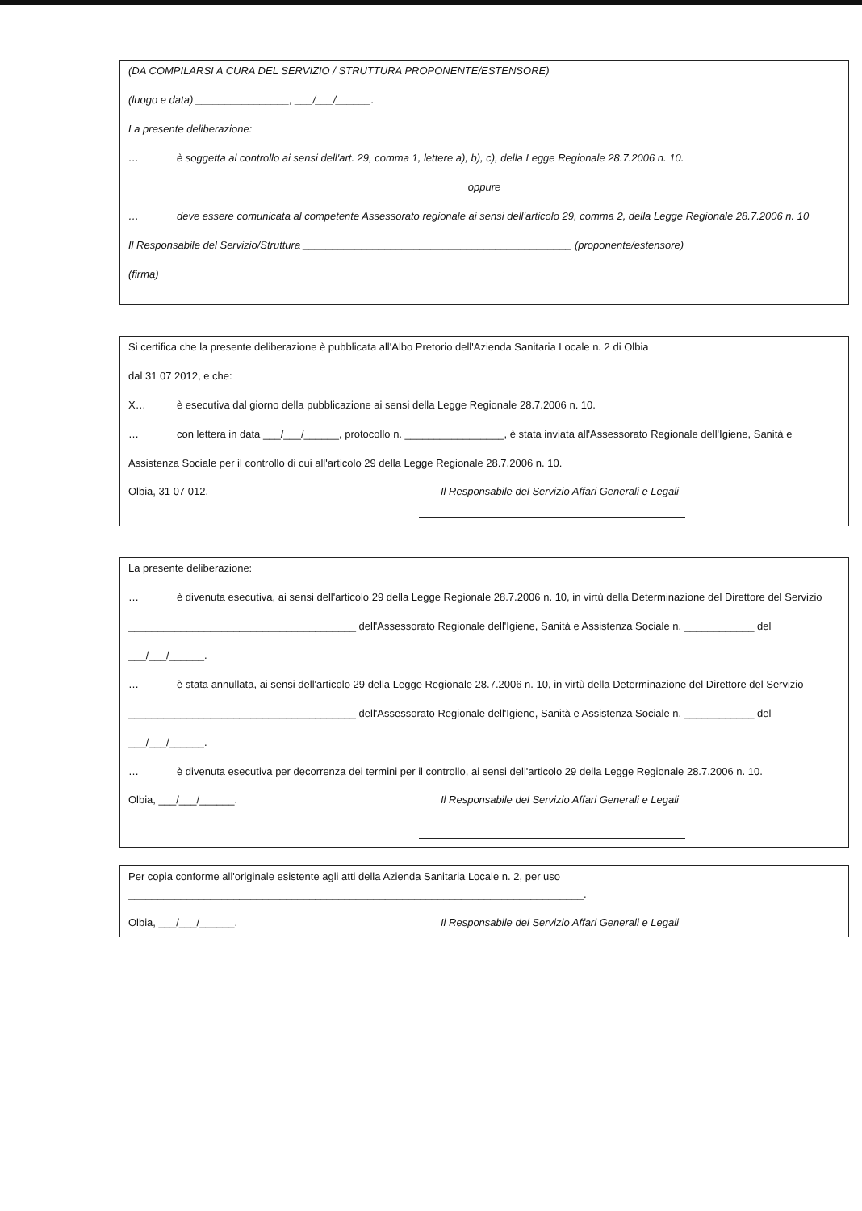(DA COMPILARSI A CURA DEL SERVIZIO / STRUTTURA PROPONENTE/ESTENSORE)
(luogo e data) ________________, ___/___/______.
La presente deliberazione:
… è soggetta al controllo ai sensi dell'art. 29, comma 1, lettere a), b), c), della Legge Regionale 28.7.2006 n. 10.
oppure
… deve essere comunicata al competente Assessorato regionale ai sensi dell'articolo 29, comma 2, della Legge Regionale 28.7.2006 n. 10
Il Responsabile del Servizio/Struttura ______________________________________________ (proponente/estensore)
(firma) ______________________________________________________________
Si certifica che la presente deliberazione è pubblicata all'Albo Pretorio dell'Azienda Sanitaria Locale n. 2 di Olbia
dal 31 07 2012, e che:
X… è esecutiva dal giorno della pubblicazione ai sensi della Legge Regionale 28.7.2006 n. 10.
… con lettera in data ___/___/______, protocollo n. _________________, è stata inviata all'Assessorato Regionale dell'Igiene, Sanità e
Assistenza Sociale per il controllo di cui all'articolo 29 della Legge Regionale 28.7.2006 n. 10.
Olbia, 31 07 012. Il Responsabile del Servizio Affari Generali e Legali
La presente deliberazione:
… è divenuta esecutiva, ai sensi dell'articolo 29 della Legge Regionale 28.7.2006 n. 10, in virtù della Determinazione del Direttore del Servizio
_______________________________________ dell'Assessorato Regionale dell'Igiene, Sanità e Assistenza Sociale n. ____________ del
___/___/______.
… è stata annullata, ai sensi dell'articolo 29 della Legge Regionale 28.7.2006 n. 10, in virtù della Determinazione del Direttore del Servizio
_______________________________________ dell'Assessorato Regionale dell'Igiene, Sanità e Assistenza Sociale n. ____________ del
___/___/______.
… è divenuta esecutiva per decorrenza dei termini per il controllo, ai sensi dell'articolo 29 della Legge Regionale 28.7.2006 n. 10.
Olbia, ___/___/______. Il Responsabile del Servizio Affari Generali e Legali
Per copia conforme all'originale esistente agli atti della Azienda Sanitaria Locale n. 2, per uso
______________________________________________________________________________.
Olbia, ___/___/______. Il Responsabile del Servizio Affari Generali e Legali